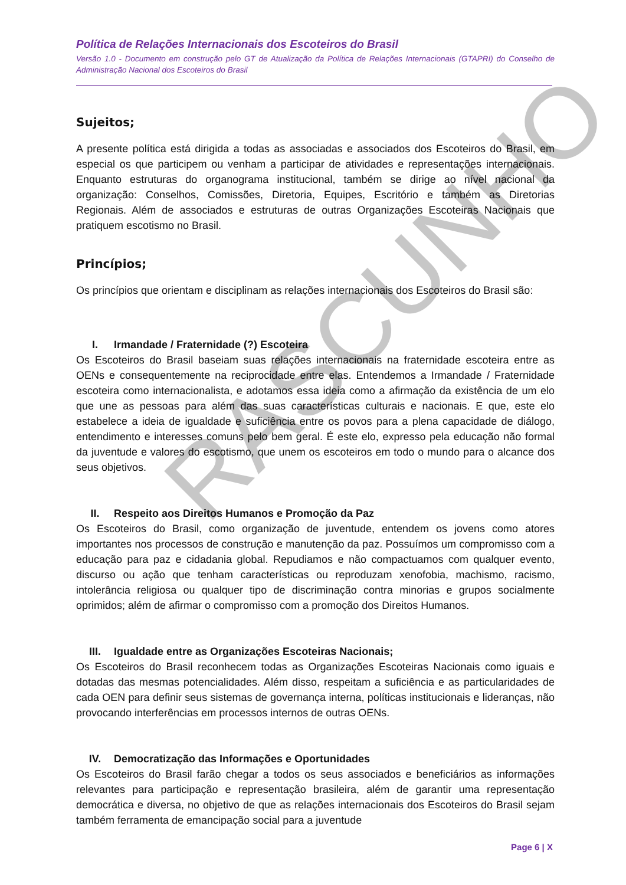Política de Relações Internacionais dos Escoteiros do Brasil
Versão 1.0 - Documento em construção pelo GT de Atualização da Política de Relações Internacionais (GTAPRI) do Conselho de Administração Nacional dos Escoteiros do Brasil
Sujeitos;
A presente política está dirigida a todas as associadas e associados dos Escoteiros do Brasil, em especial os que participem ou venham a participar de atividades e representações internacionais. Enquanto estruturas do organograma institucional, também se dirige ao nível nacional da organização: Conselhos, Comissões, Diretoria, Equipes, Escritório e também as Diretorias Regionais. Além de associados e estruturas de outras Organizações Escoteiras Nacionais que pratiquem escotismo no Brasil.
Princípios;
Os princípios que orientam e disciplinam as relações internacionais dos Escoteiros do Brasil são:
I. Irmandade / Fraternidade (?) Escoteira
Os Escoteiros do Brasil baseiam suas relações internacionais na fraternidade escoteira entre as OENs e consequentemente na reciprocidade entre elas. Entendemos a Irmandade / Fraternidade escoteira como internacionalista, e adotamos essa ideia como a afirmação da existência de um elo que une as pessoas para além das suas características culturais e nacionais. E que, este elo estabelece a ideia de igualdade e suficiência entre os povos para a plena capacidade de diálogo, entendimento e interesses comuns pelo bem geral. É este elo, expresso pela educação não formal da juventude e valores do escotismo, que unem os escoteiros em todo o mundo para o alcance dos seus objetivos.
II. Respeito aos Direitos Humanos e Promoção da Paz
Os Escoteiros do Brasil, como organização de juventude, entendem os jovens como atores importantes nos processos de construção e manutenção da paz. Possuímos um compromisso com a educação para paz e cidadania global. Repudiamos e não compactuamos com qualquer evento, discurso ou ação que tenham características ou reproduzam xenofobia, machismo, racismo, intolerância religiosa ou qualquer tipo de discriminação contra minorias e grupos socialmente oprimidos; além de afirmar o compromisso com a promoção dos Direitos Humanos.
III. Igualdade entre as Organizações Escoteiras Nacionais;
Os Escoteiros do Brasil reconhecem todas as Organizações Escoteiras Nacionais como iguais e dotadas das mesmas potencialidades. Além disso, respeitam a suficiência e as particularidades de cada OEN para definir seus sistemas de governança interna, políticas institucionais e lideranças, não provocando interferências em processos internos de outras OENs.
IV. Democratização das Informações e Oportunidades
Os Escoteiros do Brasil farão chegar a todos os seus associados e beneficiários as informações relevantes para participação e representação brasileira, além de garantir uma representação democrática e diversa, no objetivo de que as relações internacionais dos Escoteiros do Brasil sejam também ferramenta de emancipação social para a juventude
RASCUNHO
Page 6 | X